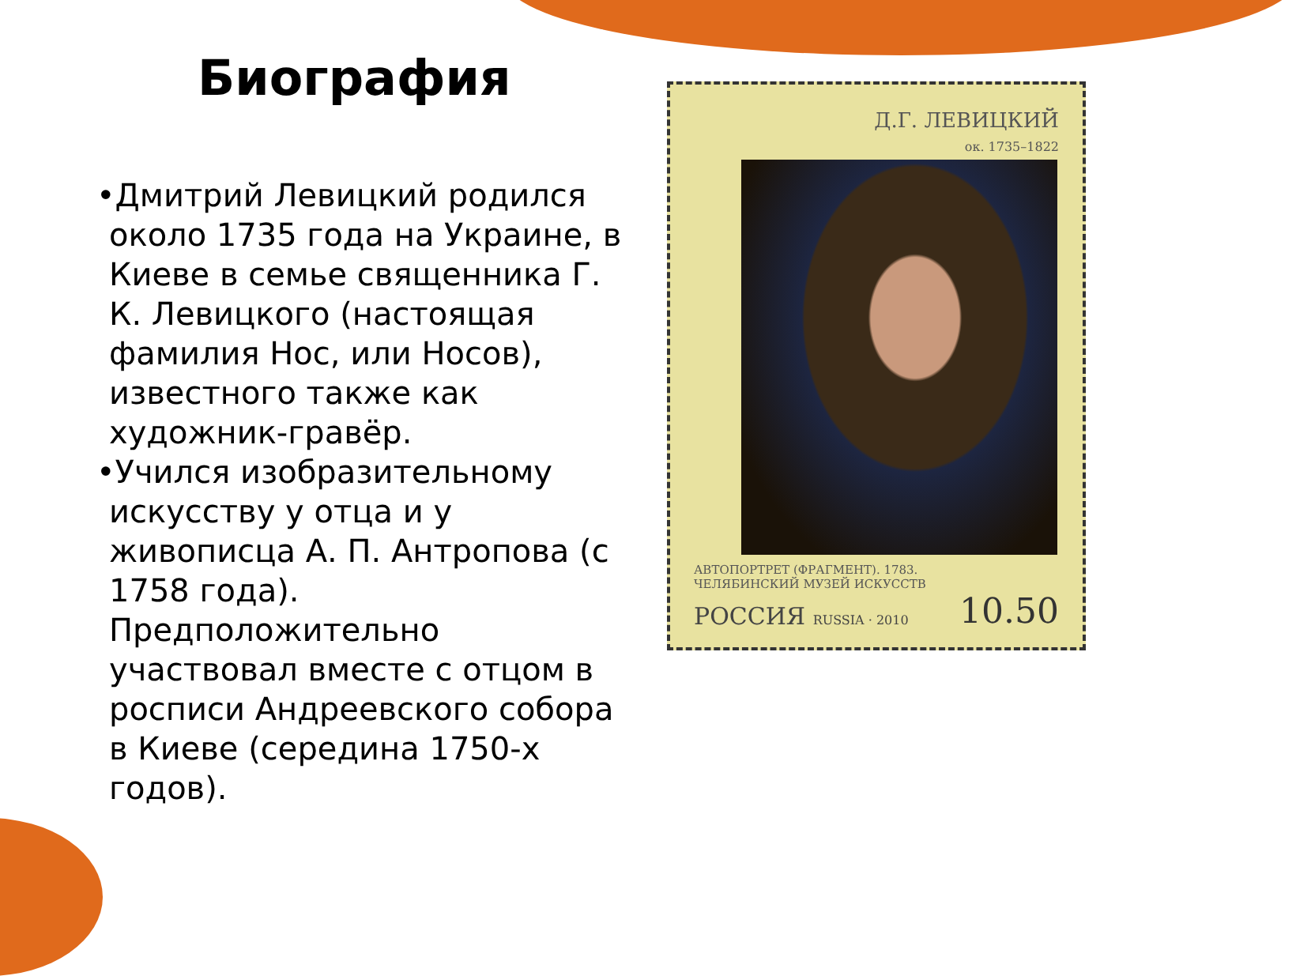Биография
•Дмитрий Левицкий родился около 1735 года на Украине, в Киеве в семье священника Г. К. Левицкого (настоящая фамилия Нос, или Носов), известного также как художник-гравёр.
•Учился изобразительному искусству у отца и у живописца А. П. Антропова (с 1758 года). Предположительно участвовал вместе с отцом в росписи Андреевского собора в Киеве (середина 1750-х годов).
Д.Г. ЛЕВИЦКИЙ
ок. 1735–1822
АВТОПОРТРЕТ (ФРАГМЕНТ). 1783.
ЧЕЛЯБИНСКИЙ МУЗЕЙ ИСКУССТВ
РОССИЯ RUSSIA · 2010 10.50